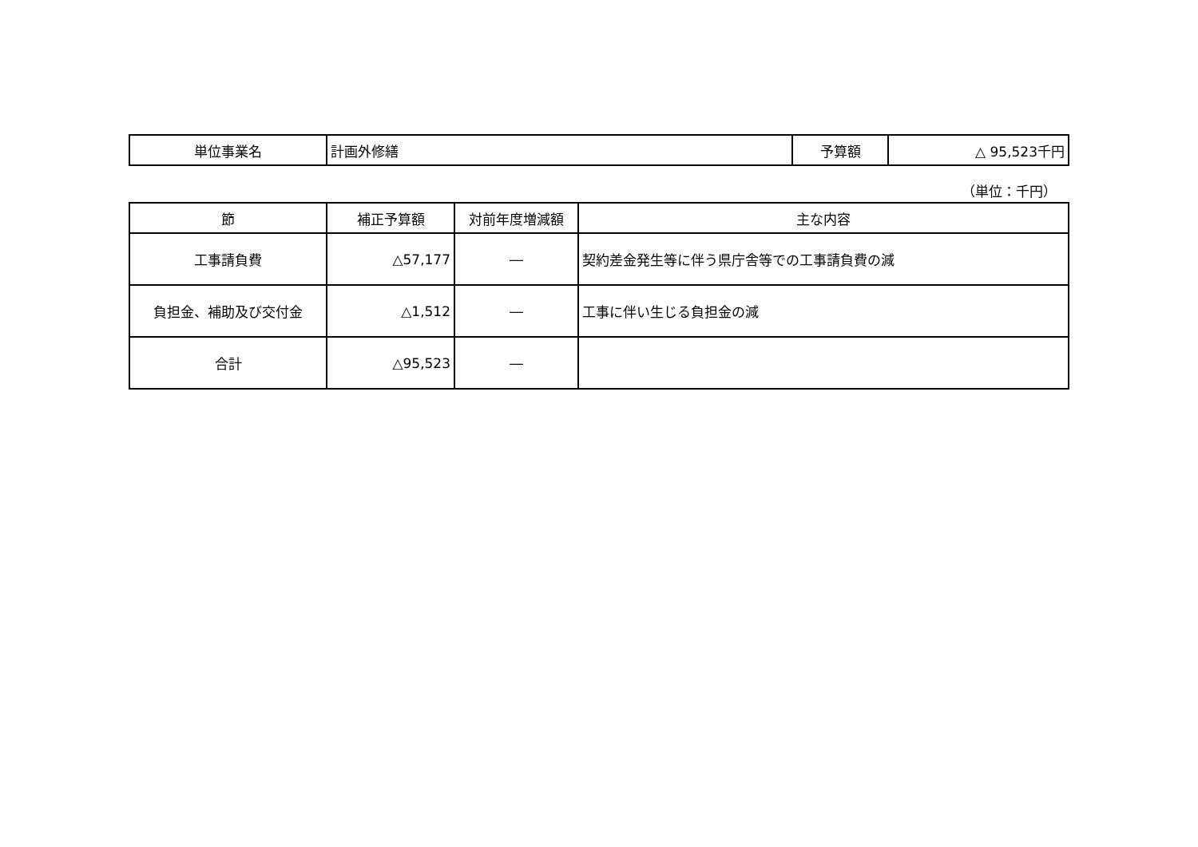| 単位事業名 | 計画外修繕 | 予算額 | △ 95,523千円 |
（単位：千円）
| 節 | 補正予算額 | 対前年度増減額 | 主な内容 |
| --- | --- | --- | --- |
| 工事請負費 | △57,177 | ― | 契約差金発生等に伴う県庁舎等での工事請負費の減 |
| 負担金、補助及び交付金 | △1,512 | ― | 工事に伴い生じる負担金の減 |
| 合計 | △95,523 | ― | |